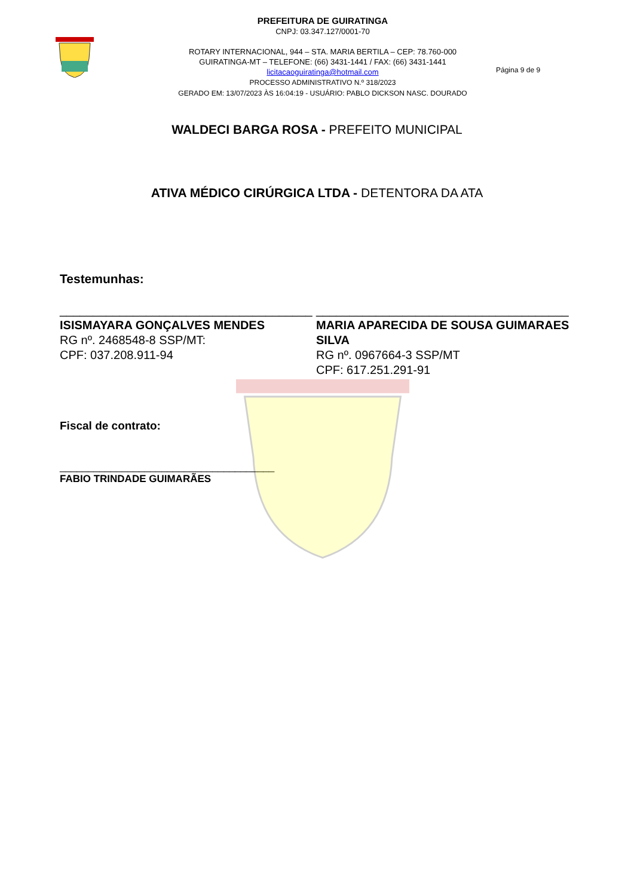PREFEITURA DE GUIRATINGA
CNPJ: 03.347.127/0001-70
ROTARY INTERNACIONAL, 944 – STA. MARIA BERTILA – CEP: 78.760-000
GUIRATINGA-MT – TELEFONE: (66) 3431-1441 / FAX: (66) 3431-1441
licitacaoguiratinga@hotmail.com
PROCESSO ADMINISTRATIVO N.º 318/2023
GERADO EM: 13/07/2023 ÀS 16:04:19 - USUÁRIO: PABLO DICKSON NASC. DOURADO
Página 9 de 9
WALDECI BARGA ROSA - PREFEITO MUNICIPAL
ATIVA MÉDICO CIRÚRGICA LTDA - DETENTORA DA ATA
Testemunhas:
______________________________________
ISISMAYARA GONÇALVES MENDES
RG nº. 2468548-8 SSP/MT:
CPF: 037.208.911-94
______________________________________
MARIA APARECIDA DE SOUSA GUIMARAES SILVA
RG nº. 0967664-3 SSP/MT
CPF: 617.251.291-91
Fiscal de contrato:
______________________________________
FABIO TRINDADE GUIMARÃES